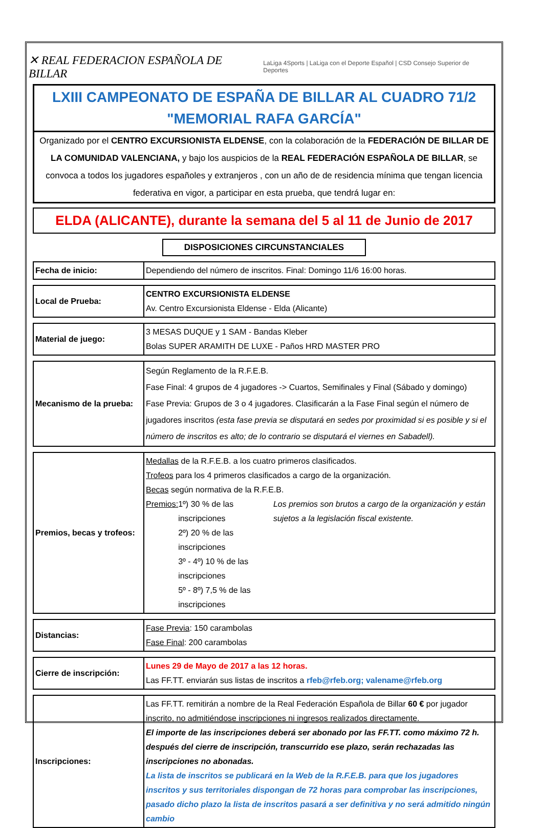✕ REAL FEDERACION ESPAÑOLA DE BILLAR LaLiga 4Sports | LaLiga con el Deporte Español | CSD Consejo Superior de Deportes
LXIII CAMPEONATO DE ESPAÑA DE BILLAR AL CUADRO 71/2
"MEMORIAL RAFA GARCÍA"
Organizado por el CENTRO EXCURSIONISTA ELDENSE, con la colaboración de la FEDERACIÓN DE BILLAR DE LA COMUNIDAD VALENCIANA, y bajo los auspicios de la REAL FEDERACIÓN ESPAÑOLA DE BILLAR, se convoca a todos los jugadores españoles y extranjeros , con un año de de residencia mínima que tengan licencia federativa en vigor, a participar en esta prueba, que tendrá lugar en:
ELDA (ALICANTE), durante la semana del 5 al 11 de Junio de 2017
DISPOSICIONES CIRCUNSTANCIALES
| Fecha de inicio: | Dependiendo del número de inscritos. Final: Domingo 11/6 16:00 horas. |
| Local de Prueba: | CENTRO EXCURSIONISTA ELDENSE Av. Centro Excursionista Eldense - Elda (Alicante) |
| Material de juego: | 3 MESAS DUQUE y 1 SAM - Bandas Kleber Bolas SUPER ARAMITH DE LUXE - Paños HRD MASTER PRO |
| Mecanismo de la prueba: | Según Reglamento de la R.F.E.B. Fase Final: 4 grupos de 4 jugadores -> Cuartos, Semifinales y Final (Sábado y domingo) Fase Previa: Grupos de 3 o 4 jugadores. Clasificarán a la Fase Final según el número de jugadores inscritos (esta fase previa se disputará en sedes por proximidad si es posible y si el número de inscritos es alto; de lo contrario se disputará el viernes en Sabadell). |
| Premios, becas y trofeos: | Medallas de la R.F.E.B. a los cuatro primeros clasificados. Trofeos para los 4 primeros clasificados a cargo de la organización. Becas según normativa de la R.F.E.B. Premios: 1º) 30 % de las inscripciones 2º) 20 % de las inscripciones 3º - 4º) 10 % de las inscripciones 5º - 8º) 7,5 % de las inscripciones Los premios son brutos a cargo de la organización y están sujetos a la legislación fiscal existente. |
| Distancias: | Fase Previa : 150 carambolas Fase Final : 200 carambolas |
| Cierre de inscripción: | Lunes 29 de Mayo de 2017 a las 12 horas. Las FF.TT. enviarán sus listas de inscritos a rfeb@rfeb.org; valename@rfeb.org |
| Inscripciones: | Las FF.TT. remitirán a nombre de la Real Federación Española de Billar 60 € por jugador inscrito, no admitiéndose inscripciones ni ingresos realizados directamente. El importe de las inscripciones deberá ser abonado por las FF.TT. como máximo 72 h. después del cierre de inscripción, transcurrido ese plazo, serán rechazadas las inscripciones no abonadas. La lista de inscritos se publicará en la Web de la R.F.E.B. para que los jugadores inscritos y sus territoriales dispongan de 72 horas para comprobar las inscripciones, pasado dicho plazo la lista de inscritos pasará a ser definitiva y no será admitido ningún cambio |